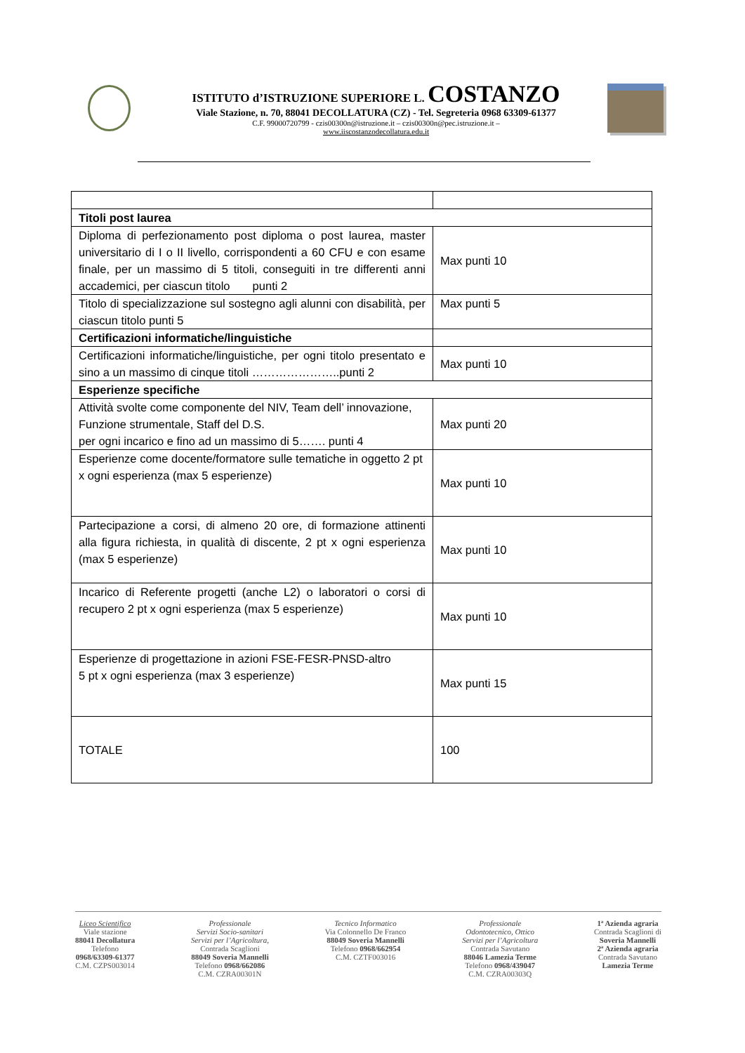ISTITUTO d’ISTRUZIONE SUPERIORE L. COSTANZO
Viale Stazione, n. 70, 88041 DECOLLATURA (CZ) - Tel. Segreteria 0968 63309-61377
C.F. 99000720799 - czis00300n@istruzione.it – czis00300n@pec.istruzione.it –
www.iiscostanzodecollatura.edu.it
| Titoli post laurea | |
| Diploma di perfezionamento post diploma o post laurea, master universitario di I o II livello, corrispondenti a 60 CFU e con esame finale, per un massimo di 5 titoli, conseguiti in tre differenti anni accademici, per ciascun titolo punti 2 | Max punti 10 |
| Titolo di specializzazione sul sostegno agli alunni con disabilità, per ciascun titolo punti 5 | Max punti 5 |
| Certificazioni informatiche/linguistiche | |
| Certificazioni informatiche/linguistiche, per ogni titolo presentato e sino a un massimo di cinque titoli …………………..punti 2 | Max punti 10 |
| Esperienze specifiche | |
| Attività svolte come componente del NIV, Team dell’ innovazione, Funzione strumentale, Staff del D.S. per ogni incarico e fino ad un massimo di 5……. punti 4 | Max punti 20 |
| Esperienze come docente/formatore sulle tematiche in oggetto 2 pt x ogni esperienza (max 5 esperienze) | Max punti 10 |
| Partecipazione a corsi, di almeno 20 ore, di formazione attinenti alla figura richiesta, in qualità di discente, 2 pt x ogni esperienza (max 5 esperienze) | Max punti 10 |
| Incarico di Referente progetti (anche L2) o laboratori o corsi di recupero 2 pt x ogni esperienza (max 5 esperienze) | Max punti 10 |
| Esperienze di progettazione in azioni FSE-FESR-PNSD-altro 5 pt x ogni esperienza (max 3 esperienze) | Max punti 15 |
| TOTALE | 100 |
Liceo Scientifico
Viale stazione
88041 Decollatura
Telefono
0968/63309-61377
C.M. CZPS003014
Professionale
Servizi Socio-sanitari
Servizi per l’Agricoltura,
Contrada Scaglioni
88049 Soveria Mannelli
Telefono 0968/662086
C.M. CZRA00301N
Tecnico Informatico
Via Colonnello De Franco
88049 Soveria Mannelli
Telefono 0968/662954
C.M. CZTF003016
Professionale
Odontotecnico, Ottico
Servizi per l’Agricoltura
Contrada Savutano
88046 Lamezia Terme
Telefono 0968/439047
C.M. CZRA00303Q
1ª Azienda agraria
Contrada Scaglioni di
Soveria Mannelli
2ª Azienda agraria
Contrada Savutano
Lamezia Terme